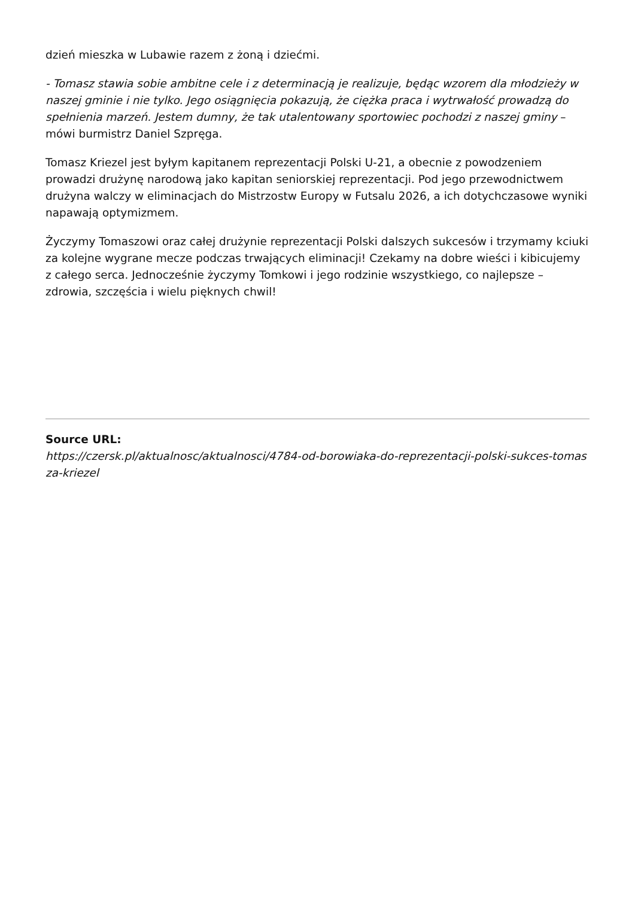dzień mieszka w Lubawie razem z żoną i dziećmi.
- Tomasz stawia sobie ambitne cele i z determinacją je realizuje, będąc wzorem dla młodzieży w naszej gminie i nie tylko. Jego osiągnięcia pokazują, że ciężka praca i wytrwałość prowadzą do spełnienia marzeń. Jestem dumny, że tak utalentowany sportowiec pochodzi z naszej gminy – mówi burmistrz Daniel Szpręga.
Tomasz Kriezel jest byłym kapitanem reprezentacji Polski U-21, a obecnie z powodzeniem prowadzi drużynę narodową jako kapitan seniorskiej reprezentacji. Pod jego przewodnictwem drużyna walczy w eliminacjach do Mistrzostw Europy w Futsalu 2026, a ich dotychczasowe wyniki napawają optymizmem.
Życzymy Tomaszowi oraz całej drużynie reprezentacji Polski dalszych sukcesów i trzymamy kciuki za kolejne wygrane mecze podczas trwających eliminacji! Czekamy na dobre wieści i kibicujemy z całego serca. Jednocześnie życzymy Tomkowi i jego rodzinie wszystkiego, co najlepsze – zdrowia, szczęścia i wielu pięknych chwil!
Source URL:
https://czersk.pl/aktualnosc/aktualnosci/4784-od-borowiaka-do-reprezentacji-polski-sukces-tomasza-kriezel